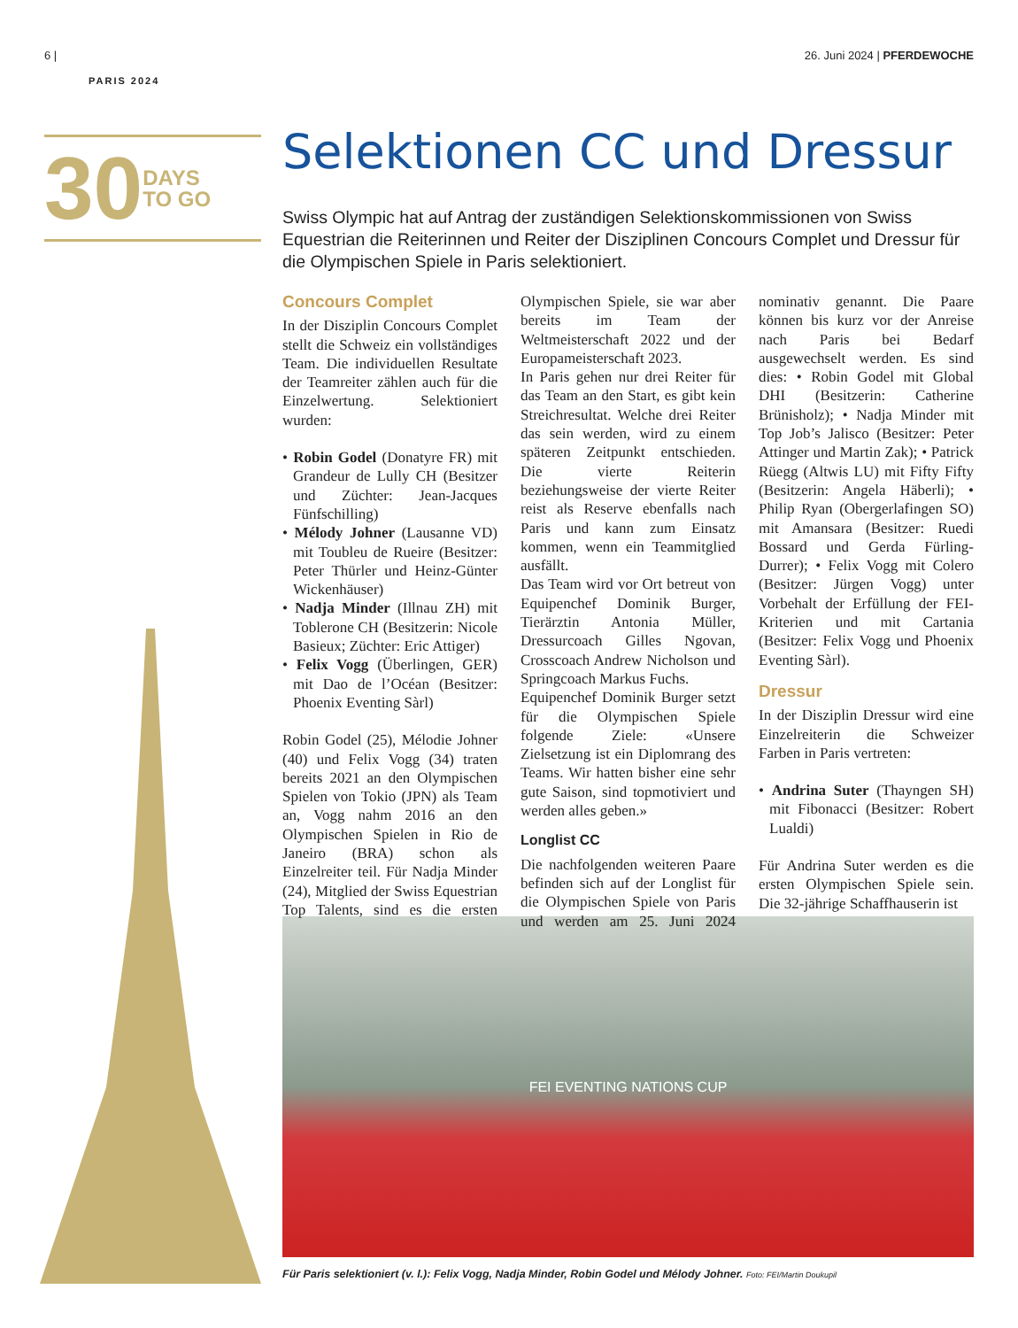6 | 26. Juni 2024 | PFERDEWOCHE
PARIS 2024
30 DAYS
TO GO
Selektionen CC und Dressur
Swiss Olympic hat auf Antrag der zuständigen Selektionskommissionen von Swiss Equestrian die Reiterinnen und Reiter der Disziplinen Concours Complet und Dressur für die Olympischen Spiele in Paris selektioniert.
Concours Complet
In der Disziplin Concours Complet stellt die Schweiz ein vollständiges Team. Die individuellen Resultate der Teamreiter zählen auch für die Einzelwertung. Selektioniert wurden:
• Robin Godel (Donatyre FR) mit Grandeur de Lully CH (Besitzer und Züchter: Jean-Jacques Fünfschilling)
• Mélody Johner (Lausanne VD) mit Toubleu de Rueire (Besitzer: Peter Thürler und Heinz-Günter Wickenhäuser)
• Nadja Minder (Illnau ZH) mit Toblerone CH (Besitzerin: Nicole Basieux; Züchter: Eric Attiger)
• Felix Vogg (Überlingen, GER) mit Dao de l’Océan (Besitzer: Phoenix Eventing Sàrl)
Robin Godel (25), Mélodie Johner (40) und Felix Vogg (34) traten bereits 2021 an den Olympischen Spielen von Tokio (JPN) als Team an, Vogg nahm 2016 an den Olympischen Spielen in Rio de Janeiro (BRA) schon als Einzelreiter teil. Für Nadja Minder (24), Mitglied der Swiss Equestrian Top Talents, sind es die ersten Olympischen Spiele, sie war aber bereits im Team der Weltmeisterschaft 2022 und der Europameisterschaft 2023.
In Paris gehen nur drei Reiter für das Team an den Start, es gibt kein Streichresultat. Welche drei Reiter das sein werden, wird zu einem späteren Zeitpunkt entschieden. Die vierte Reiterin beziehungsweise der vierte Reiter reist als Reserve ebenfalls nach Paris und kann zum Einsatz kommen, wenn ein Teammitglied ausfällt.
Das Team wird vor Ort betreut von Equipenchef Dominik Burger, Tierärztin Antonia Müller, Dressurcoach Gilles Ngovan, Crosscoach Andrew Nicholson und Springcoach Markus Fuchs.
Equipenchef Dominik Burger setzt für die Olympischen Spiele folgende Ziele: «Unsere Zielsetzung ist ein Diplomrang des Teams. Wir hatten bisher eine sehr gute Saison, sind topmotiviert und werden alles geben.»
Longlist CC
Die nachfolgenden weiteren Paare befinden sich auf der Longlist für die Olympischen Spiele von Paris und werden am 25. Juni 2024 nominativ genannt. Die Paare können bis kurz vor der Anreise nach Paris bei Bedarf ausgewechselt werden. Es sind dies: • Robin Godel mit Global DHI (Besitzerin: Catherine Brünisholz); • Nadja Minder mit Top Job’s Jalisco (Besitzer: Peter Attinger und Martin Zak); • Patrick Rüegg (Altwis LU) mit Fifty Fifty (Besitzerin: Angela Häberli); • Philip Ryan (Obergerlafingen SO) mit Amansara (Besitzer: Ruedi Bossard und Gerda Fürling-Durrer); • Felix Vogg mit Colero (Besitzer: Jürgen Vogg) unter Vorbehalt der Erfüllung der FEI-Kriterien und mit Cartania (Besitzer: Felix Vogg und Phoenix Eventing Sàrl).
Dressur
In der Disziplin Dressur wird eine Einzelreiterin die Schweizer Farben in Paris vertreten:
• Andrina Suter (Thayngen SH) mit Fibonacci (Besitzer: Robert Lualdi)
Für Andrina Suter werden es die ersten Olympischen Spiele sein. Die 32-jährige Schaffhauserin ist
FEI EVENTING NATIONS CUP
Für Paris selektioniert (v. l.): Felix Vogg, Nadja Minder, Robin Godel und Mélody Johner. Foto: FEI/Martin Doukupil